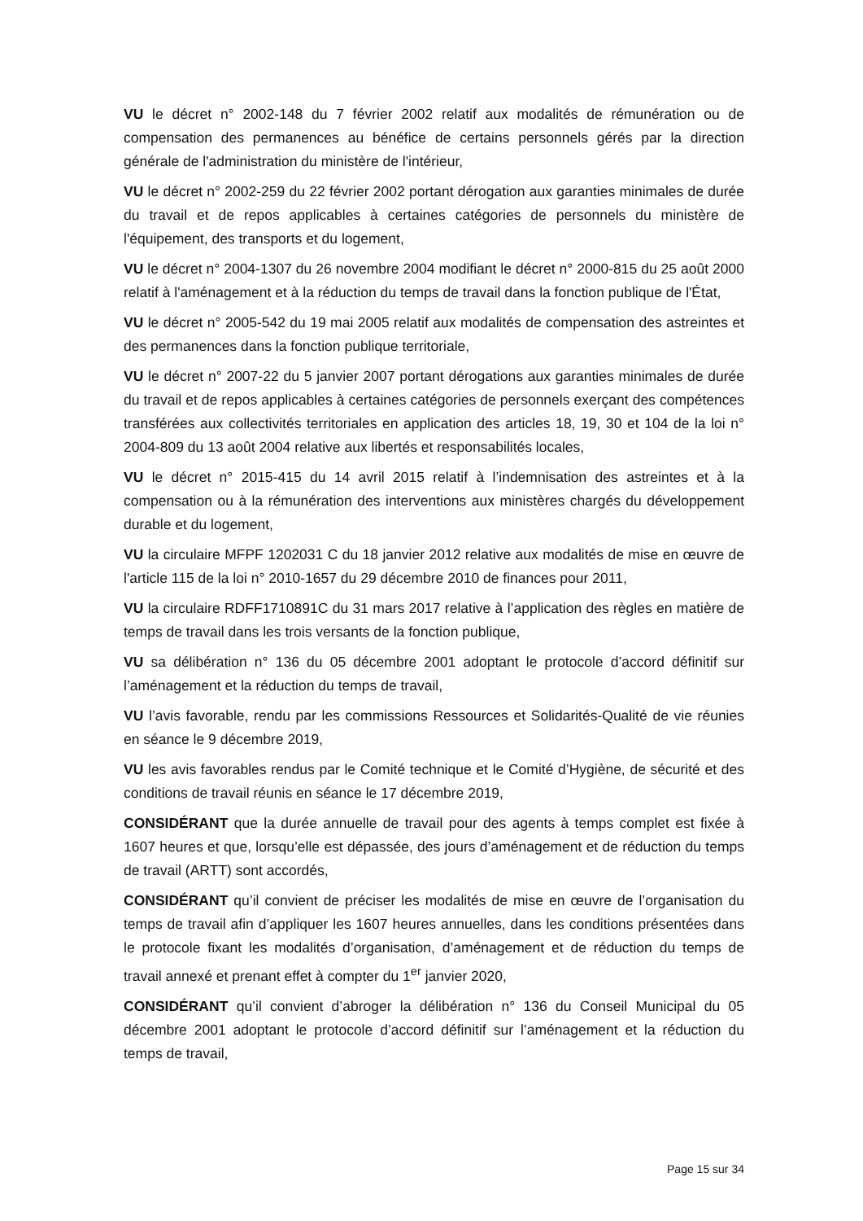VU le décret n° 2002-148 du 7 février 2002 relatif aux modalités de rémunération ou de compensation des permanences au bénéfice de certains personnels gérés par la direction générale de l'administration du ministère de l'intérieur,
VU le décret n° 2002-259 du 22 février 2002 portant dérogation aux garanties minimales de durée du travail et de repos applicables à certaines catégories de personnels du ministère de l'équipement, des transports et du logement,
VU le décret n° 2004-1307 du 26 novembre 2004 modifiant le décret n° 2000-815 du 25 août 2000 relatif à l'aménagement et à la réduction du temps de travail dans la fonction publique de l'État,
VU le décret n° 2005-542 du 19 mai 2005 relatif aux modalités de compensation des astreintes et des permanences dans la fonction publique territoriale,
VU le décret n° 2007-22 du 5 janvier 2007 portant dérogations aux garanties minimales de durée du travail et de repos applicables à certaines catégories de personnels exerçant des compétences transférées aux collectivités territoriales en application des articles 18, 19, 30 et 104 de la loi n° 2004-809 du 13 août 2004 relative aux libertés et responsabilités locales,
VU le décret n° 2015-415 du 14 avril 2015 relatif à l’indemnisation des astreintes et à la compensation ou à la rémunération des interventions aux ministères chargés du développement durable et du logement,
VU la circulaire MFPF 1202031 C du 18 janvier 2012 relative aux modalités de mise en œuvre de l'article 115 de la loi n° 2010-1657 du 29 décembre 2010 de finances pour 2011,
VU la circulaire RDFF1710891C du 31 mars 2017 relative à l’application des règles en matière de temps de travail dans les trois versants de la fonction publique,
VU sa délibération n° 136 du 05 décembre 2001 adoptant le protocole d’accord définitif sur l’aménagement et la réduction du temps de travail,
VU l’avis favorable, rendu par les commissions Ressources et Solidarités-Qualité de vie réunies en séance le 9 décembre 2019,
VU les avis favorables rendus par le Comité technique et le Comité d’Hygiène, de sécurité et des conditions de travail réunis en séance le 17 décembre 2019,
CONSIDÉRANT que la durée annuelle de travail pour des agents à temps complet est fixée à 1607 heures et que, lorsqu’elle est dépassée, des jours d’aménagement et de réduction du temps de travail (ARTT) sont accordés,
CONSIDÉRANT qu’il convient de préciser les modalités de mise en œuvre de l’organisation du temps de travail afin d’appliquer les 1607 heures annuelles, dans les conditions présentées dans le protocole fixant les modalités d’organisation, d’aménagement et de réduction du temps de travail annexé et prenant effet à compter du 1<sup>er</sup> janvier 2020,
CONSIDÉRANT qu’il convient d’abroger la délibération n° 136 du Conseil Municipal du 05 décembre 2001 adoptant le protocole d’accord définitif sur l’aménagement et la réduction du temps de travail,
Page 15 sur 34